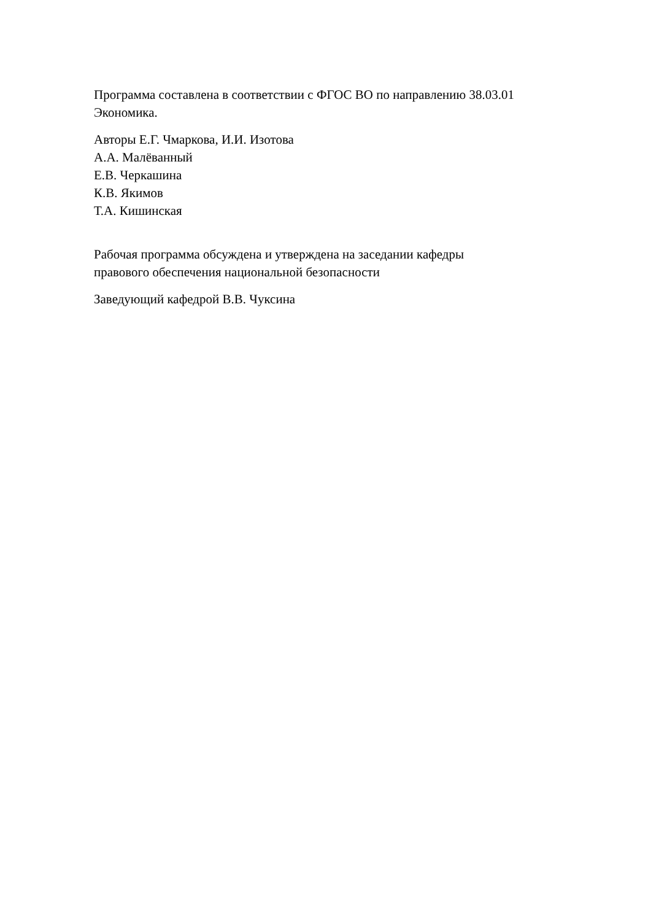Программа составлена в соответствии с ФГОС ВО по направлению 38.03.01
Экономика.
Авторы Е.Г. Чмаркова, И.И. Изотова
А.А. Малёванный
Е.В. Черкашина
К.В. Якимов
Т.А. Кишинская
Рабочая программа обсуждена и утверждена на заседании кафедры
правового обеспечения национальной безопасности
Заведующий кафедрой В.В. Чуксина